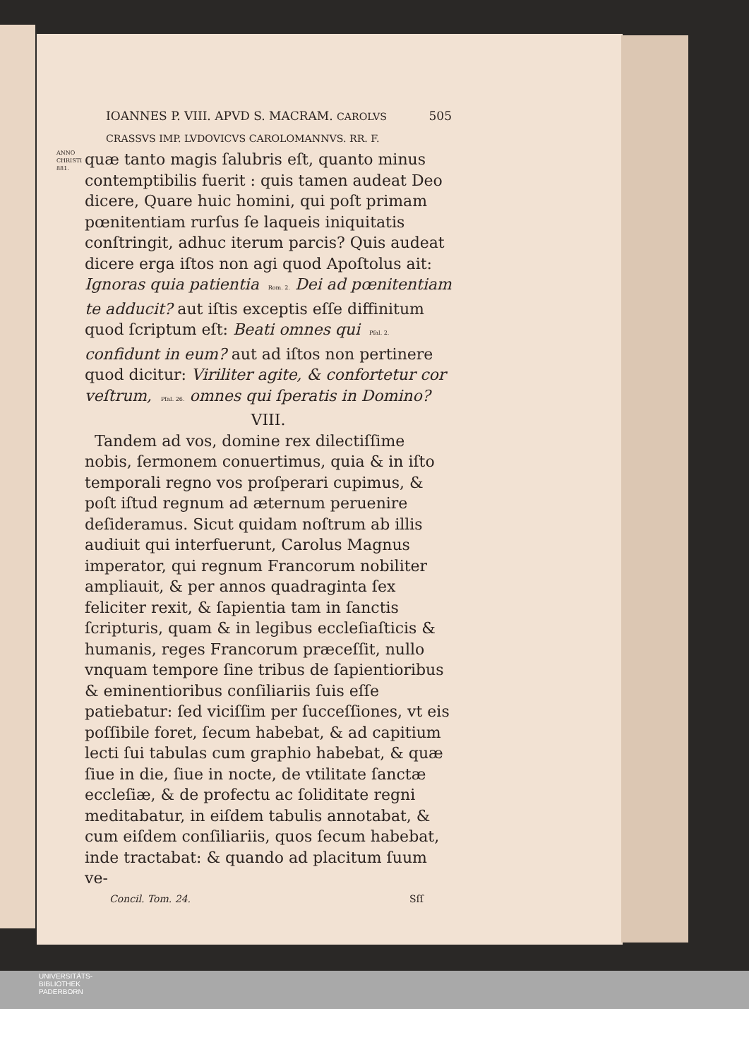IOANNES P. VIII. APVD S. MACRAM. CAROLVS CRASSVS IMP. LVDOVICVS CAROLOMANNVS. RR. F. 505
ANNO CHRISTI 881.
quæ tanto magis ſalubris eſt, quanto minus contemptibilis fuerit : quis tamen audeat Deo dicere, Quare huic homini, qui poſt primam pœnitentiam rurſus ſe laqueis iniquitatis conſtringit, adhuc iterum parcis? Quis audeat dicere erga iſtos non agi quod Apoſtolus ait: Ignoras quia patientia Rom. 2. Dei ad pœnitentiam te adducit? aut iſtis exceptis eſſe diffinitum quod ſcriptum eſt: Beati omnes qui Pſal. 2. confidunt in eum? aut ad iſtos non pertinere quod dicitur: Viriliter agite, & confortetur cor veſtrum, Pſal. 26. omnes qui ſperatis in Domino?
VIII.
Tandem ad vos, domine rex dilectiſſime nobis, ſermonem conuertimus, quia & in iſto temporali regno vos proſperari cupimus, & poſt iſtud regnum ad æternum peruenire deſideramus. Sicut quidam noſtrum ab illis audiuit qui interfuerunt, Carolus Magnus imperator, qui regnum Francorum nobiliter ampliauit, & per annos quadraginta ſex feliciter rexit, & ſapientia tam in ſanctis ſcripturis, quam & in legibus eccleſiaſticis & humanis, reges Francorum præceſſit, nullo vnquam tempore ſine tribus de ſapientioribus & eminentioribus conſiliariis ſuis eſſe patiebatur: ſed viciſſim per ſucceſſiones, vt eis poſſibile foret, ſecum habebat, & ad capitium lecti ſui tabulas cum graphio habebat, & quæ ſiue in die, ſiue in nocte, de vtilitate ſanctæ eccleſiæ, & de profectu ac ſoliditate regni meditabatur, in eiſdem tabulis annotabat, & cum eiſdem conſiliariis, quos ſecum habebat, inde tractabat: & quando ad placitum ſuum ve-
Concil. Tom. 24. Sſſ
UNIVERSITÄTS-
BIBLIOTHEK
PADERBORN